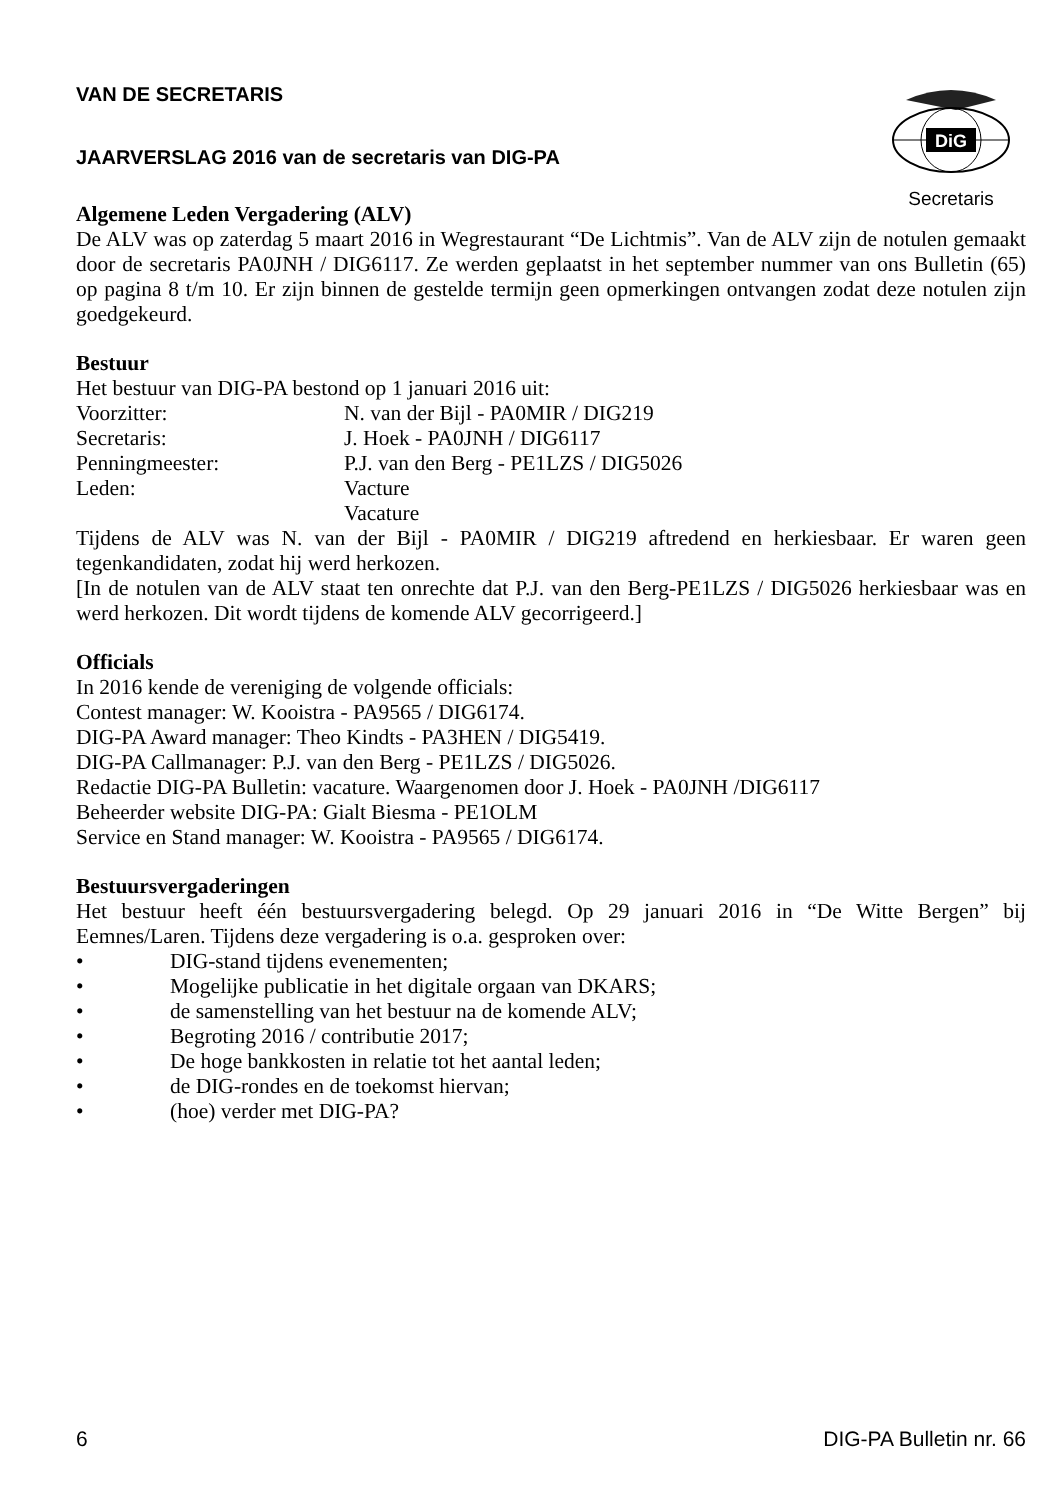DiG
Secretaris
VAN DE SECRETARIS
JAARVERSLAG 2016 van de secretaris van DIG-PA
Algemene Leden Vergadering (ALV)
De ALV was op zaterdag 5 maart 2016 in Wegrestaurant “De Lichtmis”. Van de ALV zijn de notulen gemaakt door de secretaris PA0JNH / DIG6117. Ze werden geplaatst in het september nummer van ons Bulletin (65) op pagina 8 t/m 10. Er zijn binnen de gestelde termijn geen opmerkingen ontvangen zodat deze notulen zijn goedgekeurd.
Bestuur
Het bestuur van DIG-PA bestond op 1 januari 2016 uit:
Voorzitter: N. van der Bijl - PA0MIR / DIG219
Secretaris: J. Hoek - PA0JNH / DIG6117
Penningmeester: P.J. van den Berg - PE1LZS / DIG5026
Leden: Vacture
Vacature
Tijdens de ALV was N. van der Bijl - PA0MIR / DIG219 aftredend en herkiesbaar. Er waren geen tegenkandidaten, zodat hij werd herkozen.
[In de notulen van de ALV staat ten onrechte dat P.J. van den Berg-PE1LZS / DIG5026 herkiesbaar was en werd herkozen. Dit wordt tijdens de komende ALV gecorrigeerd.]
Officials
In 2016 kende de vereniging de volgende officials:
Contest manager: W. Kooistra - PA9565 / DIG6174.
DIG-PA Award manager: Theo Kindts - PA3HEN / DIG5419.
DIG-PA Callmanager: P.J. van den Berg - PE1LZS / DIG5026.
Redactie DIG-PA Bulletin: vacature. Waargenomen door J. Hoek - PA0JNH /DIG6117
Beheerder website DIG-PA: Gialt Biesma - PE1OLM
Service en Stand manager: W. Kooistra - PA9565 / DIG6174.
Bestuursvergaderingen
Het bestuur heeft één bestuursvergadering belegd. Op 29 januari 2016 in “De Witte Bergen” bij Eemnes/Laren. Tijdens deze vergadering is o.a. gesproken over:
• DIG-stand tijdens evenementen;
• Mogelijke publicatie in het digitale orgaan van DKARS;
• de samenstelling van het bestuur na de komende ALV;
• Begroting 2016 / contributie 2017;
• De hoge bankkosten in relatie tot het aantal leden;
• de DIG-rondes en de toekomst hiervan;
• (hoe) verder met DIG-PA?
6 DIG-PA Bulletin nr. 66